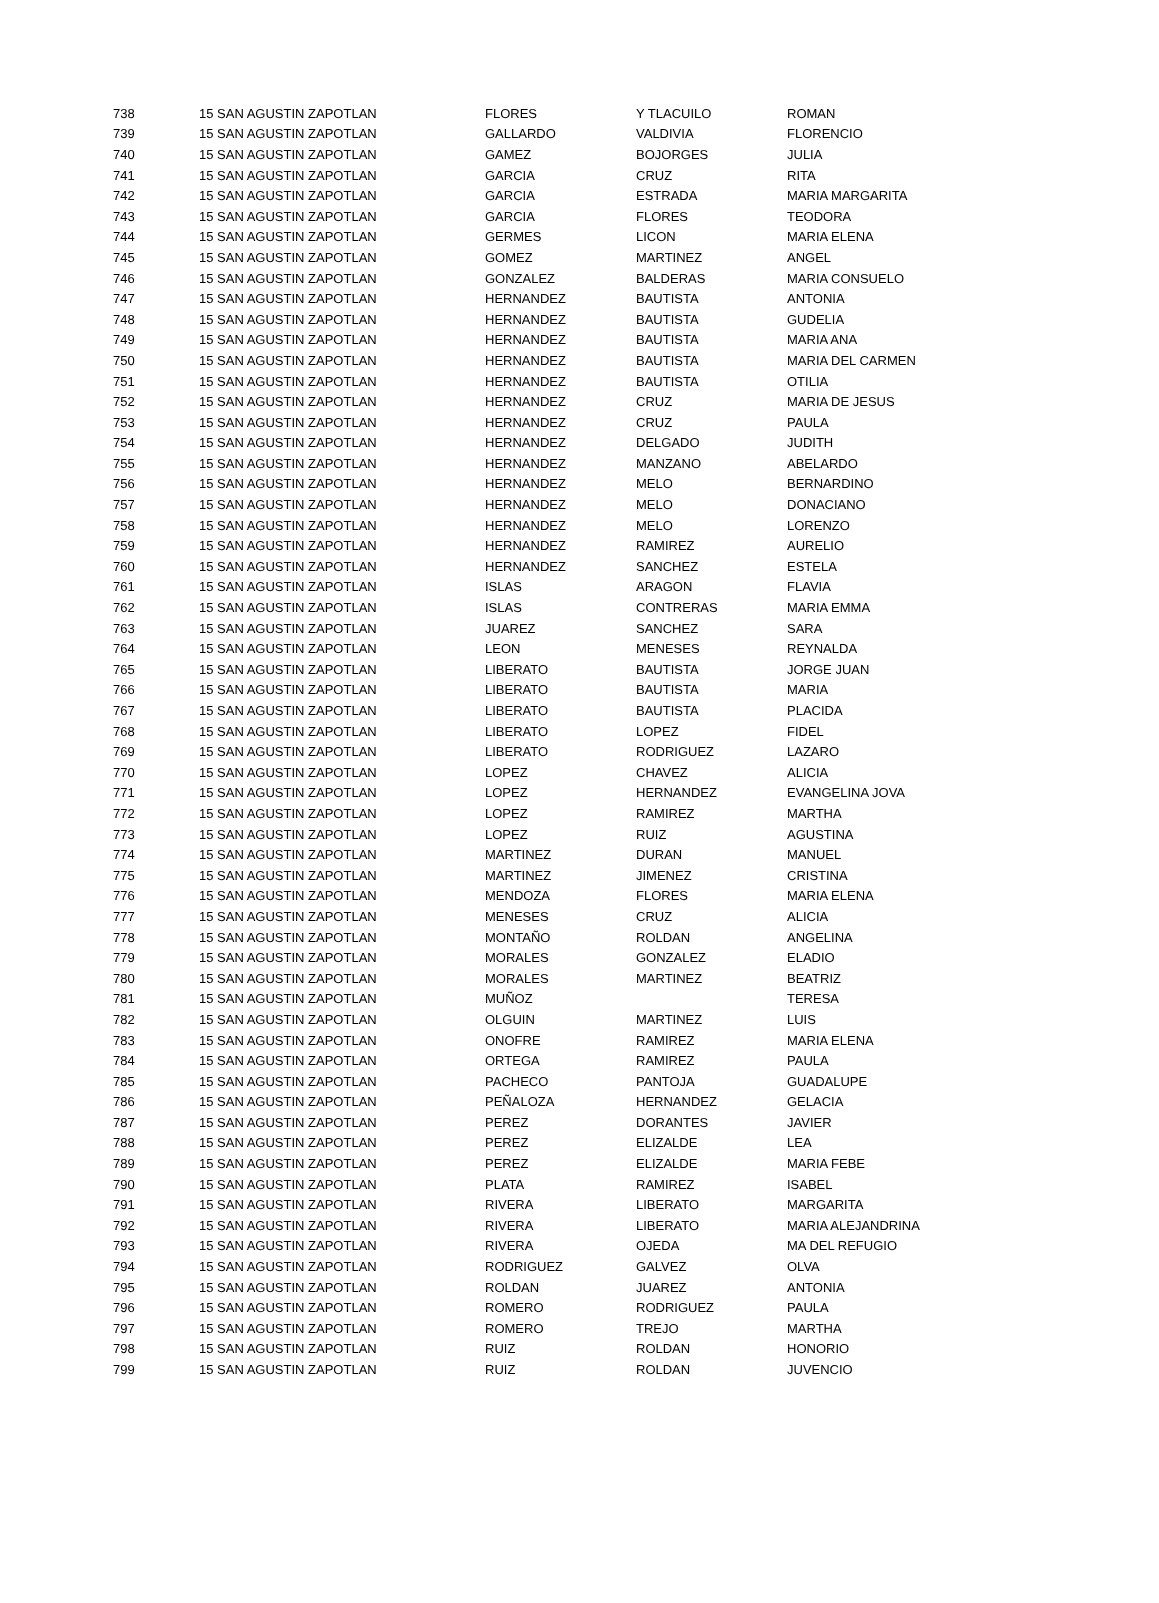| 738 | 15 SAN AGUSTIN ZAPOTLAN | FLORES | Y TLACUILO | ROMAN |
| 739 | 15 SAN AGUSTIN ZAPOTLAN | GALLARDO | VALDIVIA | FLORENCIO |
| 740 | 15 SAN AGUSTIN ZAPOTLAN | GAMEZ | BOJORGES | JULIA |
| 741 | 15 SAN AGUSTIN ZAPOTLAN | GARCIA | CRUZ | RITA |
| 742 | 15 SAN AGUSTIN ZAPOTLAN | GARCIA | ESTRADA | MARIA MARGARITA |
| 743 | 15 SAN AGUSTIN ZAPOTLAN | GARCIA | FLORES | TEODORA |
| 744 | 15 SAN AGUSTIN ZAPOTLAN | GERMES | LICON | MARIA ELENA |
| 745 | 15 SAN AGUSTIN ZAPOTLAN | GOMEZ | MARTINEZ | ANGEL |
| 746 | 15 SAN AGUSTIN ZAPOTLAN | GONZALEZ | BALDERAS | MARIA CONSUELO |
| 747 | 15 SAN AGUSTIN ZAPOTLAN | HERNANDEZ | BAUTISTA | ANTONIA |
| 748 | 15 SAN AGUSTIN ZAPOTLAN | HERNANDEZ | BAUTISTA | GUDELIA |
| 749 | 15 SAN AGUSTIN ZAPOTLAN | HERNANDEZ | BAUTISTA | MARIA ANA |
| 750 | 15 SAN AGUSTIN ZAPOTLAN | HERNANDEZ | BAUTISTA | MARIA DEL CARMEN |
| 751 | 15 SAN AGUSTIN ZAPOTLAN | HERNANDEZ | BAUTISTA | OTILIA |
| 752 | 15 SAN AGUSTIN ZAPOTLAN | HERNANDEZ | CRUZ | MARIA DE JESUS |
| 753 | 15 SAN AGUSTIN ZAPOTLAN | HERNANDEZ | CRUZ | PAULA |
| 754 | 15 SAN AGUSTIN ZAPOTLAN | HERNANDEZ | DELGADO | JUDITH |
| 755 | 15 SAN AGUSTIN ZAPOTLAN | HERNANDEZ | MANZANO | ABELARDO |
| 756 | 15 SAN AGUSTIN ZAPOTLAN | HERNANDEZ | MELO | BERNARDINO |
| 757 | 15 SAN AGUSTIN ZAPOTLAN | HERNANDEZ | MELO | DONACIANO |
| 758 | 15 SAN AGUSTIN ZAPOTLAN | HERNANDEZ | MELO | LORENZO |
| 759 | 15 SAN AGUSTIN ZAPOTLAN | HERNANDEZ | RAMIREZ | AURELIO |
| 760 | 15 SAN AGUSTIN ZAPOTLAN | HERNANDEZ | SANCHEZ | ESTELA |
| 761 | 15 SAN AGUSTIN ZAPOTLAN | ISLAS | ARAGON | FLAVIA |
| 762 | 15 SAN AGUSTIN ZAPOTLAN | ISLAS | CONTRERAS | MARIA EMMA |
| 763 | 15 SAN AGUSTIN ZAPOTLAN | JUAREZ | SANCHEZ | SARA |
| 764 | 15 SAN AGUSTIN ZAPOTLAN | LEON | MENESES | REYNALDA |
| 765 | 15 SAN AGUSTIN ZAPOTLAN | LIBERATO | BAUTISTA | JORGE JUAN |
| 766 | 15 SAN AGUSTIN ZAPOTLAN | LIBERATO | BAUTISTA | MARIA |
| 767 | 15 SAN AGUSTIN ZAPOTLAN | LIBERATO | BAUTISTA | PLACIDA |
| 768 | 15 SAN AGUSTIN ZAPOTLAN | LIBERATO | LOPEZ | FIDEL |
| 769 | 15 SAN AGUSTIN ZAPOTLAN | LIBERATO | RODRIGUEZ | LAZARO |
| 770 | 15 SAN AGUSTIN ZAPOTLAN | LOPEZ | CHAVEZ | ALICIA |
| 771 | 15 SAN AGUSTIN ZAPOTLAN | LOPEZ | HERNANDEZ | EVANGELINA JOVA |
| 772 | 15 SAN AGUSTIN ZAPOTLAN | LOPEZ | RAMIREZ | MARTHA |
| 773 | 15 SAN AGUSTIN ZAPOTLAN | LOPEZ | RUIZ | AGUSTINA |
| 774 | 15 SAN AGUSTIN ZAPOTLAN | MARTINEZ | DURAN | MANUEL |
| 775 | 15 SAN AGUSTIN ZAPOTLAN | MARTINEZ | JIMENEZ | CRISTINA |
| 776 | 15 SAN AGUSTIN ZAPOTLAN | MENDOZA | FLORES | MARIA ELENA |
| 777 | 15 SAN AGUSTIN ZAPOTLAN | MENESES | CRUZ | ALICIA |
| 778 | 15 SAN AGUSTIN ZAPOTLAN | MONTAÑO | ROLDAN | ANGELINA |
| 779 | 15 SAN AGUSTIN ZAPOTLAN | MORALES | GONZALEZ | ELADIO |
| 780 | 15 SAN AGUSTIN ZAPOTLAN | MORALES | MARTINEZ | BEATRIZ |
| 781 | 15 SAN AGUSTIN ZAPOTLAN | MUÑOZ | | TERESA |
| 782 | 15 SAN AGUSTIN ZAPOTLAN | OLGUIN | MARTINEZ | LUIS |
| 783 | 15 SAN AGUSTIN ZAPOTLAN | ONOFRE | RAMIREZ | MARIA ELENA |
| 784 | 15 SAN AGUSTIN ZAPOTLAN | ORTEGA | RAMIREZ | PAULA |
| 785 | 15 SAN AGUSTIN ZAPOTLAN | PACHECO | PANTOJA | GUADALUPE |
| 786 | 15 SAN AGUSTIN ZAPOTLAN | PEÑALOZA | HERNANDEZ | GELACIA |
| 787 | 15 SAN AGUSTIN ZAPOTLAN | PEREZ | DORANTES | JAVIER |
| 788 | 15 SAN AGUSTIN ZAPOTLAN | PEREZ | ELIZALDE | LEA |
| 789 | 15 SAN AGUSTIN ZAPOTLAN | PEREZ | ELIZALDE | MARIA FEBE |
| 790 | 15 SAN AGUSTIN ZAPOTLAN | PLATA | RAMIREZ | ISABEL |
| 791 | 15 SAN AGUSTIN ZAPOTLAN | RIVERA | LIBERATO | MARGARITA |
| 792 | 15 SAN AGUSTIN ZAPOTLAN | RIVERA | LIBERATO | MARIA ALEJANDRINA |
| 793 | 15 SAN AGUSTIN ZAPOTLAN | RIVERA | OJEDA | MA DEL REFUGIO |
| 794 | 15 SAN AGUSTIN ZAPOTLAN | RODRIGUEZ | GALVEZ | OLVA |
| 795 | 15 SAN AGUSTIN ZAPOTLAN | ROLDAN | JUAREZ | ANTONIA |
| 796 | 15 SAN AGUSTIN ZAPOTLAN | ROMERO | RODRIGUEZ | PAULA |
| 797 | 15 SAN AGUSTIN ZAPOTLAN | ROMERO | TREJO | MARTHA |
| 798 | 15 SAN AGUSTIN ZAPOTLAN | RUIZ | ROLDAN | HONORIO |
| 799 | 15 SAN AGUSTIN ZAPOTLAN | RUIZ | ROLDAN | JUVENCIO |